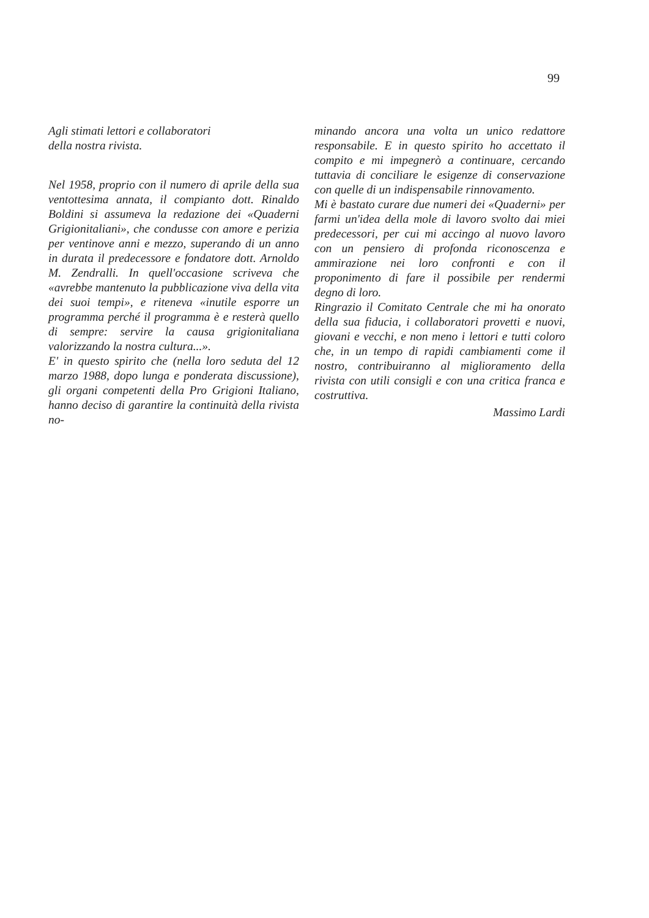99
Agli stimati lettori e collaboratori
della nostra rivista.
Nel 1958, proprio con il numero di aprile della sua ventottesima annata, il compianto dott. Rinaldo Boldini si assumeva la redazione dei «Quaderni Grigionitaliani», che condusse con amore e perizia per ventinove anni e mezzo, superando di un anno in durata il predecessore e fondatore dott. Arnoldo M. Zendralli. In quell'occasione scriveva che «avrebbe mantenuto la pubblicazione viva della vita dei suoi tempi», e riteneva «inutile esporre un programma perché il programma è e resterà quello di sempre: servire la causa grigionitaliana valorizzando la nostra cultura...».
E' in questo spirito che (nella loro seduta del 12 marzo 1988, dopo lunga e ponderata discussione), gli organi competenti della Pro Grigioni Italiano, hanno deciso di garantire la continuità della rivista no-
minando ancora una volta un unico redattore responsabile. E in questo spirito ho accettato il compito e mi impegnerò a continuare, cercando tuttavia di conciliare le esigenze di conservazione con quelle di un indispensabile rinnovamento.
Mi è bastato curare due numeri dei «Quaderni» per farmi un'idea della mole di lavoro svolto dai miei predecessori, per cui mi accingo al nuovo lavoro con un pensiero di profonda riconoscenza e ammirazione nei loro confronti e con il proponimento di fare il possibile per rendermi degno di loro.
Ringrazio il Comitato Centrale che mi ha onorato della sua fiducia, i collaboratori provetti e nuovi, giovani e vecchi, e non meno i lettori e tutti coloro che, in un tempo di rapidi cambiamenti come il nostro, contribuiranno al miglioramento della rivista con utili consigli e con una critica franca e costruttiva.
Massimo Lardi